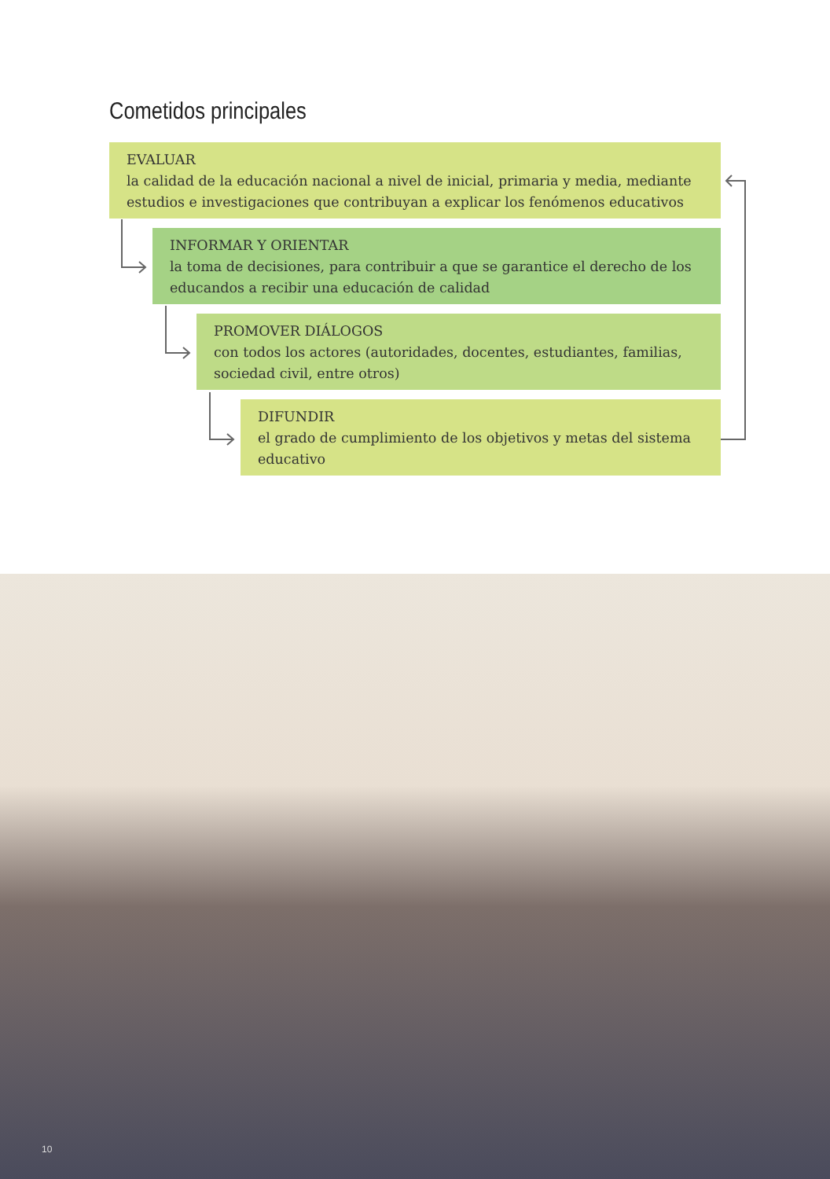Cometidos principales
EVALUAR
la calidad de la educación nacional a nivel de inicial, primaria y media, mediante estudios e investigaciones que contribuyan a explicar los fenómenos educativos
INFORMAR Y ORIENTAR
la toma de decisiones, para contribuir a que se garantice el derecho de los educandos a recibir una educación de calidad
PROMOVER DIÁLOGOS
con todos los actores (autoridades, docentes, estudiantes, familias, sociedad civil, entre otros)
DIFUNDIR
el grado de cumplimiento de los objetivos y metas del sistema educativo
10